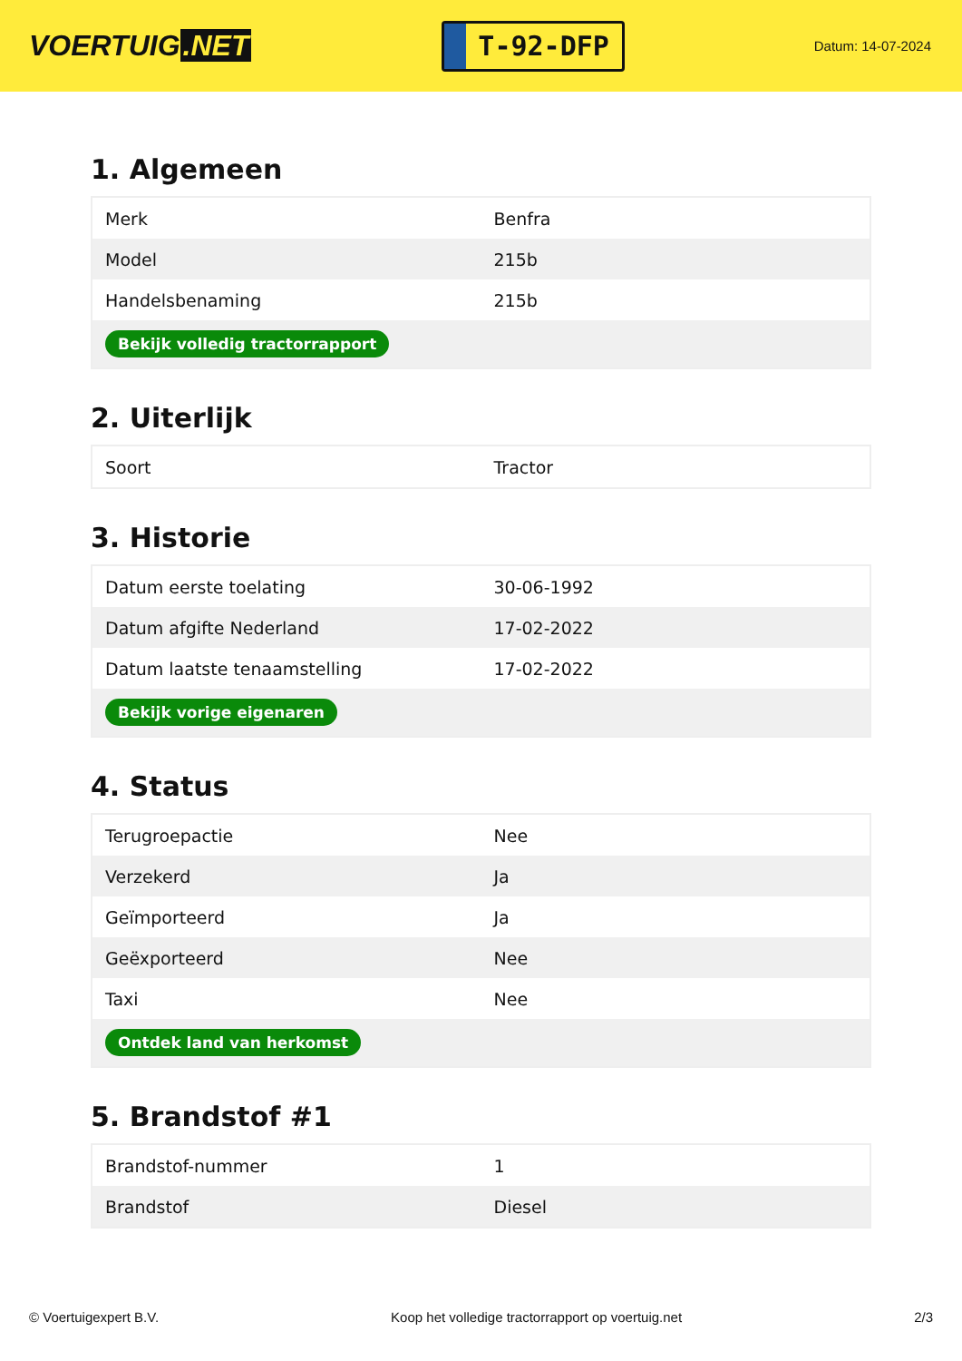VOERTUIG.NET
T-92-DFP
Datum: 14-07-2024
1. Algemeen
| Merk | Benfra |
| Model | 215b |
| Handelsbenaming | 215b |
| Bekijk volledig tractorrapport | |
2. Uiterlijk
| Soort | Tractor |
3. Historie
| Datum eerste toelating | 30-06-1992 |
| Datum afgifte Nederland | 17-02-2022 |
| Datum laatste tenaamstelling | 17-02-2022 |
| Bekijk vorige eigenaren | |
4. Status
| Terugroepactie | Nee |
| Verzekerd | Ja |
| Geïmporteerd | Ja |
| Geëxporteerd | Nee |
| Taxi | Nee |
| Ontdek land van herkomst | |
5. Brandstof #1
| Brandstof-nummer | 1 |
| Brandstof | Diesel |
© Voertuigexpert B.V. Koop het volledige tractorrapport op voertuig.net 2/3